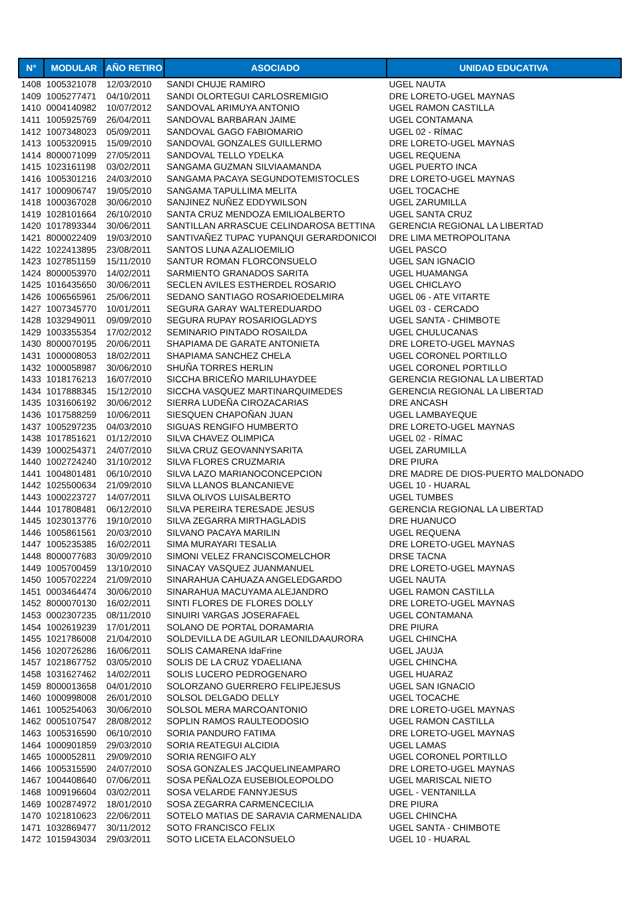| N° | MODULAR | AÑO RETIRO | ASOCIADO | UNIDAD EDUCATIVA |
| --- | --- | --- | --- | --- |
| 1408 | 1005321078 | 12/03/2010 | SANDI CHUJE RAMIRO | UGEL NAUTA |
| 1409 | 1005277471 | 04/10/2011 | SANDI OLORTEGUI CARLOSREMIGIO | DRE LORETO-UGEL MAYNAS |
| 1410 | 0004140982 | 10/07/2012 | SANDOVAL ARIMUYA ANTONIO | UGEL RAMON CASTILLA |
| 1411 | 1005925769 | 26/04/2011 | SANDOVAL BARBARAN JAIME | UGEL CONTAMANA |
| 1412 | 1007348023 | 05/09/2011 | SANDOVAL GAGO FABIOMARIO | UGEL 02 - RÍMAC |
| 1413 | 1005320915 | 15/09/2010 | SANDOVAL GONZALES GUILLERMO | DRE LORETO-UGEL MAYNAS |
| 1414 | 8000071099 | 27/05/2011 | SANDOVAL TELLO YDELKA | UGEL REQUENA |
| 1415 | 1023161198 | 03/02/2011 | SANGAMA GUZMAN SILVIAAMANDA | UGEL PUERTO INCA |
| 1416 | 1005301216 | 24/03/2010 | SANGAMA PACAYA SEGUNDOTEMISTOCLES | DRE LORETO-UGEL MAYNAS |
| 1417 | 1000906747 | 19/05/2010 | SANGAMA TAPULLIMA MELITA | UGEL TOCACHE |
| 1418 | 1000367028 | 30/06/2010 | SANJINEZ NUÑEZ EDDYWILSON | UGEL ZARUMILLA |
| 1419 | 1028101664 | 26/10/2010 | SANTA CRUZ MENDOZA EMILIOALBERTO | UGEL SANTA CRUZ |
| 1420 | 1017893344 | 30/06/2011 | SANTILLAN ARRASCUE CELINDAROSA BETTINA | GERENCIA REGIONAL LA LIBERTAD |
| 1421 | 8000022409 | 19/03/2010 | SANTIVAÑEZ TUPAC YUPANQUI GERARDONICOI | DRE LIMA METROPOLITANA |
| 1422 | 1022413895 | 23/08/2011 | SANTOS LUNA AZALIOEMILIO | UGEL PASCO |
| 1423 | 1027851159 | 15/11/2010 | SANTUR ROMAN FLORCONSUELO | UGEL SAN IGNACIO |
| 1424 | 8000053970 | 14/02/2011 | SARMIENTO GRANADOS SARITA | UGEL HUAMANGA |
| 1425 | 1016435650 | 30/06/2011 | SECLEN AVILES ESTHERDEL ROSARIO | UGEL CHICLAYO |
| 1426 | 1006565961 | 25/06/2011 | SEDANO SANTIAGO ROSARIOEDELMIRA | UGEL 06 - ATE VITARTE |
| 1427 | 1007345770 | 10/01/2011 | SEGURA GARAY WALTEREDUARDO | UGEL 03 - CERCADO |
| 1428 | 1032949011 | 09/09/2010 | SEGURA RUPAY ROSARIOGLADYS | UGEL SANTA - CHIMBOTE |
| 1429 | 1003355354 | 17/02/2012 | SEMINARIO PINTADO ROSAILDA | UGEL CHULUCANAS |
| 1430 | 8000070195 | 20/06/2011 | SHAPIAMA DE GARATE ANTONIETA | DRE LORETO-UGEL MAYNAS |
| 1431 | 1000008053 | 18/02/2011 | SHAPIAMA SANCHEZ CHELA | UGEL CORONEL PORTILLO |
| 1432 | 1000058987 | 30/06/2010 | SHUÑA TORRES HERLIN | UGEL CORONEL PORTILLO |
| 1433 | 1018176213 | 16/07/2010 | SICCHA BRICEÑO MARILUHAYDEE | GERENCIA REGIONAL LA LIBERTAD |
| 1434 | 1017888345 | 15/12/2010 | SICCHA VASQUEZ MARTINARQUIMEDES | GERENCIA REGIONAL LA LIBERTAD |
| 1435 | 1031606192 | 30/06/2012 | SIERRA LUDEÑA CIROZACARIAS | DRE ANCASH |
| 1436 | 1017588259 | 10/06/2011 | SIESQUEN CHAPOÑAN JUAN | UGEL LAMBAYEQUE |
| 1437 | 1005297235 | 04/03/2010 | SIGUAS RENGIFO HUMBERTO | DRE LORETO-UGEL MAYNAS |
| 1438 | 1017851621 | 01/12/2010 | SILVA CHAVEZ OLIMPICA | UGEL 02 - RÍMAC |
| 1439 | 1000254371 | 24/07/2010 | SILVA CRUZ GEOVANNYSARITA | UGEL ZARUMILLA |
| 1440 | 1002724240 | 31/10/2012 | SILVA FLORES CRUZMARIA | DRE PIURA |
| 1441 | 1004801481 | 06/10/2010 | SILVA LAZO MARIANOCONCEPCION | DRE MADRE DE DIOS-PUERTO MALDONADO |
| 1442 | 1025500634 | 21/09/2010 | SILVA LLANOS BLANCANIEVE | UGEL 10 - HUARAL |
| 1443 | 1000223727 | 14/07/2011 | SILVA OLIVOS LUISALBERTO | UGEL TUMBES |
| 1444 | 1017808481 | 06/12/2010 | SILVA PEREIRA TERESADE JESUS | GERENCIA REGIONAL LA LIBERTAD |
| 1445 | 1023013776 | 19/10/2010 | SILVA ZEGARRA MIRTHAGLADIS | DRE HUANUCO |
| 1446 | 1005861561 | 20/03/2010 | SILVANO PACAYA MARILIN | UGEL REQUENA |
| 1447 | 1005235385 | 16/02/2011 | SIMA MURAYARI TESALIA | DRE LORETO-UGEL MAYNAS |
| 1448 | 8000077683 | 30/09/2010 | SIMONI VELEZ FRANCISCOMELCHOR | DRSE TACNA |
| 1449 | 1005700459 | 13/10/2010 | SINACAY VASQUEZ JUANMANUEL | DRE LORETO-UGEL MAYNAS |
| 1450 | 1005702224 | 21/09/2010 | SINARAHUA CAHUAZA ANGELEDGARDO | UGEL NAUTA |
| 1451 | 0003464474 | 30/06/2010 | SINARAHUA MACUYAMA ALEJANDRO | UGEL RAMON CASTILLA |
| 1452 | 8000070130 | 16/02/2011 | SINTI FLORES DE FLORES DOLLY | DRE LORETO-UGEL MAYNAS |
| 1453 | 0002307235 | 08/11/2010 | SINUIRI VARGAS JOSERAFAEL | UGEL CONTAMANA |
| 1454 | 1002619239 | 17/01/2011 | SOLANO DE PORTAL DORAMARIA | DRE PIURA |
| 1455 | 1021786008 | 21/04/2010 | SOLDEVILLA DE AGUILAR LEONILDAAURORA | UGEL CHINCHA |
| 1456 | 1020726286 | 16/06/2011 | SOLIS CAMARENA IdaFrine | UGEL JAUJA |
| 1457 | 1021867752 | 03/05/2010 | SOLIS DE LA CRUZ YDAELIANA | UGEL CHINCHA |
| 1458 | 1031627462 | 14/02/2011 | SOLIS LUCERO PEDROGENARO | UGEL HUARAZ |
| 1459 | 8000013658 | 04/01/2010 | SOLORZANO GUERRERO FELIPEJESUS | UGEL SAN IGNACIO |
| 1460 | 1000998008 | 26/01/2010 | SOLSOL DELGADO DELLY | UGEL TOCACHE |
| 1461 | 1005254063 | 30/06/2010 | SOLSOL MERA MARCOANTONIO | DRE LORETO-UGEL MAYNAS |
| 1462 | 0005107547 | 28/08/2012 | SOPLIN RAMOS RAULTEODOSIO | UGEL RAMON CASTILLA |
| 1463 | 1005316590 | 06/10/2010 | SORIA PANDURO FATIMA | DRE LORETO-UGEL MAYNAS |
| 1464 | 1000901859 | 29/03/2010 | SORIA REATEGUI ALCIDIA | UGEL LAMAS |
| 1465 | 1000052811 | 29/09/2010 | SORIA RENGIFO ALY | UGEL CORONEL PORTILLO |
| 1466 | 1005315590 | 24/07/2010 | SOSA GONZALES JACQUELINEAMPARO | DRE LORETO-UGEL MAYNAS |
| 1467 | 1004408640 | 07/06/2011 | SOSA PEÑALOZA EUSEBIOLEOPOLDO | UGEL MARISCAL NIETO |
| 1468 | 1009196604 | 03/02/2011 | SOSA VELARDE FANNYJESUS | UGEL - VENTANILLA |
| 1469 | 1002874972 | 18/01/2010 | SOSA ZEGARRA CARMENCECILIA | DRE PIURA |
| 1470 | 1021810623 | 22/06/2011 | SOTELO MATIAS DE SARAVIA CARMENALIDA | UGEL CHINCHA |
| 1471 | 1032869477 | 30/11/2012 | SOTO FRANCISCO FELIX | UGEL SANTA - CHIMBOTE |
| 1472 | 1015943034 | 29/03/2011 | SOTO LICETA ELACONSUELO | UGEL 10 - HUARAL |